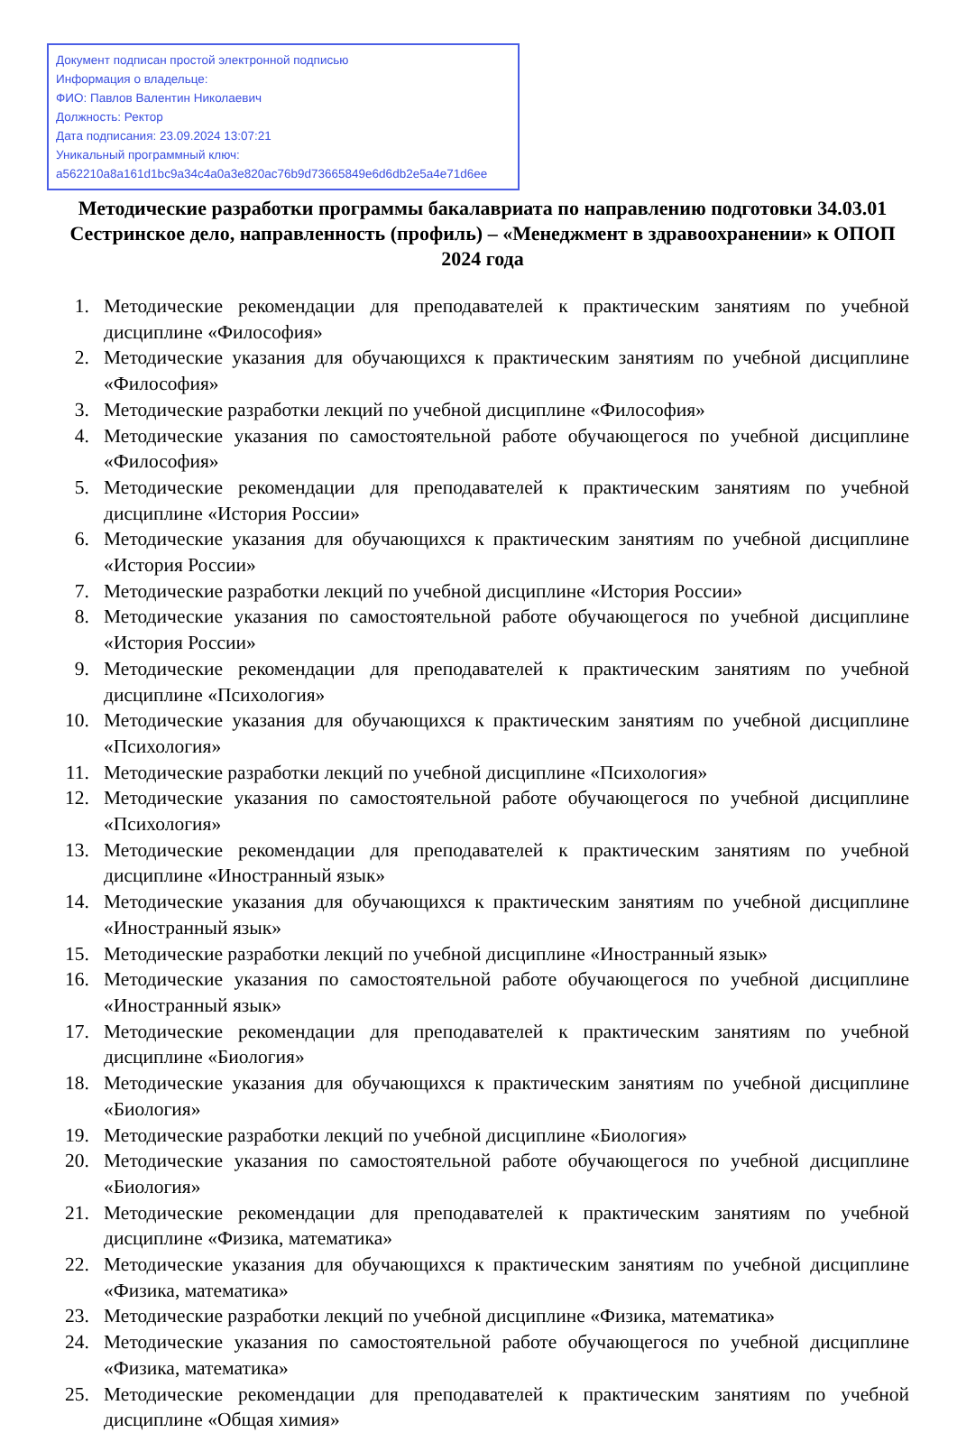Документ подписан простой электронной подписью
Информация о владельце:
ФИО: Павлов Валентин Николаевич
Должность: Ректор
Дата подписания: 23.09.2024 13:07:21
Уникальный программный ключ:
a562210a8a161d1bc9a34c4a0a3e820ac76b9d73665849e6d6db2e5a4e71d6ee
Методические разработки программы бакалавриата по направлению подготовки 34.03.01 Сестринское дело, направленность (профиль) – «Менеджмент в здравоохранении» к ОПОП 2024 года
1. Методические рекомендации для преподавателей к практическим занятиям по учебной дисциплине «Философия»
2. Методические указания для обучающихся к практическим занятиям по учебной дисциплине «Философия»
3. Методические разработки лекций по учебной дисциплине «Философия»
4. Методические указания по самостоятельной работе обучающегося по учебной дисциплине «Философия»
5. Методические рекомендации для преподавателей к практическим занятиям по учебной дисциплине «История России»
6. Методические указания для обучающихся к практическим занятиям по учебной дисциплине «История России»
7. Методические разработки лекций по учебной дисциплине «История России»
8. Методические указания по самостоятельной работе обучающегося по учебной дисциплине «История России»
9. Методические рекомендации для преподавателей к практическим занятиям по учебной дисциплине «Психология»
10. Методические указания для обучающихся к практическим занятиям по учебной дисциплине «Психология»
11. Методические разработки лекций по учебной дисциплине «Психология»
12. Методические указания по самостоятельной работе обучающегося по учебной дисциплине «Психология»
13. Методические рекомендации для преподавателей к практическим занятиям по учебной дисциплине «Иностранный язык»
14. Методические указания для обучающихся к практическим занятиям по учебной дисциплине «Иностранный язык»
15. Методические разработки лекций по учебной дисциплине «Иностранный язык»
16. Методические указания по самостоятельной работе обучающегося по учебной дисциплине «Иностранный язык»
17. Методические рекомендации для преподавателей к практическим занятиям по учебной дисциплине «Биология»
18. Методические указания для обучающихся к практическим занятиям по учебной дисциплине «Биология»
19. Методические разработки лекций по учебной дисциплине «Биология»
20. Методические указания по самостоятельной работе обучающегося по учебной дисциплине «Биология»
21. Методические рекомендации для преподавателей к практическим занятиям по учебной дисциплине «Физика, математика»
22. Методические указания для обучающихся к практическим занятиям по учебной дисциплине «Физика, математика»
23. Методические разработки лекций по учебной дисциплине «Физика, математика»
24. Методические указания по самостоятельной работе обучающегося по учебной дисциплине «Физика, математика»
25. Методические рекомендации для преподавателей к практическим занятиям по учебной дисциплине «Общая химия»